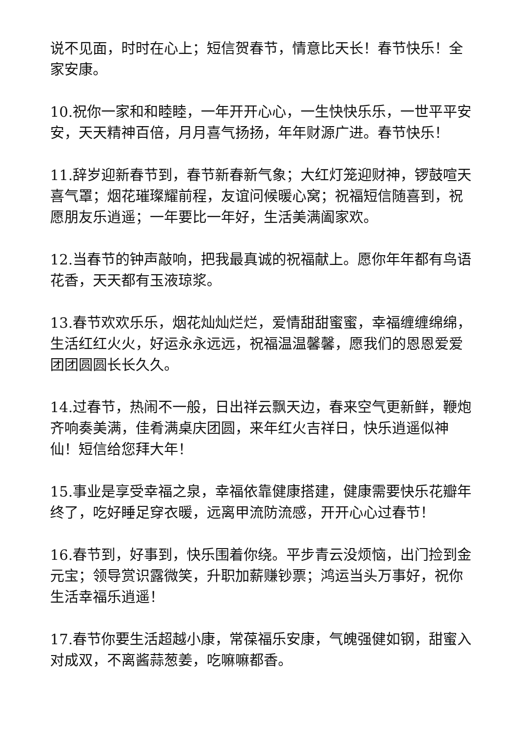说不见面，时时在心上；短信贺春节，情意比天长！春节快乐！全家安康。
10.祝你一家和和睦睦，一年开开心心，一生快快乐乐，一世平平安安，天天精神百倍，月月喜气扬扬，年年财源广进。春节快乐！
11.辞岁迎新春节到，春节新春新气象；大红灯笼迎财神，锣鼓喧天喜气罩；烟花璀璨耀前程，友谊问候暖心窝；祝福短信随喜到，祝愿朋友乐逍遥；一年要比一年好，生活美满阖家欢。
12.当春节的钟声敲响，把我最真诚的祝福献上。愿你年年都有鸟语花香，天天都有玉液琼浆。
13.春节欢欢乐乐，烟花灿灿烂烂，爱情甜甜蜜蜜，幸福缠缠绵绵，生活红红火火，好运永永远远，祝福温温馨馨，愿我们的恩恩爱爱团团圆圆长长久久。
14.过春节，热闹不一般，日出祥云飘天边，春来空气更新鲜，鞭炮齐响奏美满，佳肴满桌庆团圆，来年红火吉祥日，快乐逍遥似神仙！短信给您拜大年！
15.事业是享受幸福之泉，幸福依靠健康搭建，健康需要快乐花瓣年终了，吃好睡足穿衣暖，远离甲流防流感，开开心心过春节！
16.春节到，好事到，快乐围着你绕。平步青云没烦恼，出门捡到金元宝；领导赏识露微笑，升职加薪赚钞票；鸿运当头万事好，祝你生活幸福乐逍遥！
17.春节你要生活超越小康，常葆福乐安康，气魄强健如钢，甜蜜入对成双，不离酱蒜葱姜，吃嘛嘛都香。